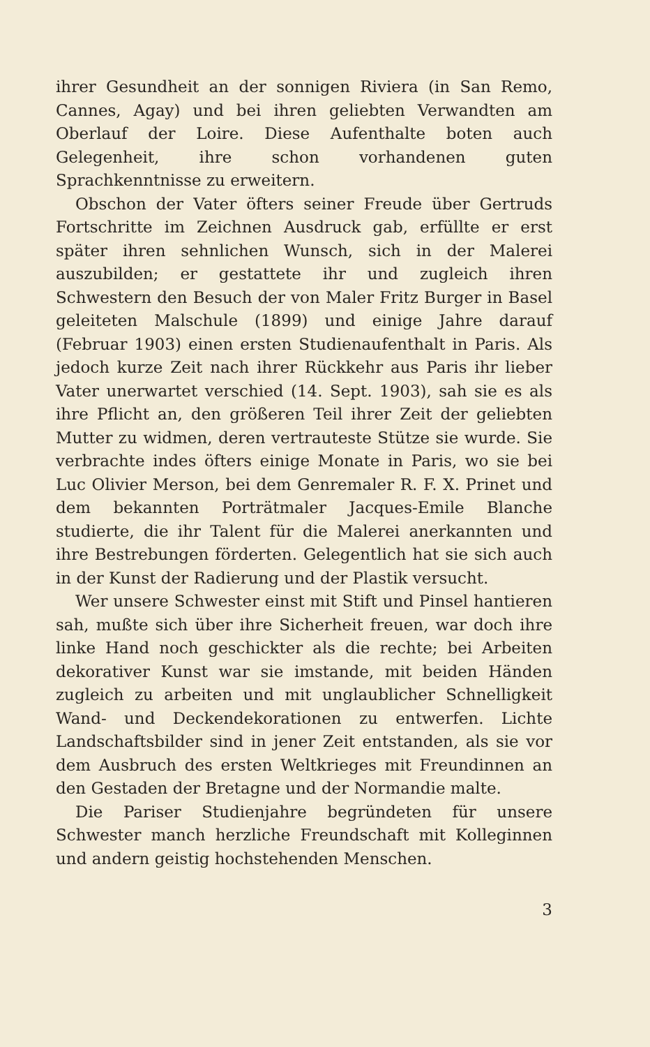ihrer Gesundheit an der sonnigen Riviera (in San Remo, Cannes, Agay) und bei ihren geliebten Verwandten am Oberlauf der Loire. Diese Aufenthalte boten auch Gelegenheit, ihre schon vorhandenen guten Sprachkenntnisse zu erweitern.
Obschon der Vater öfters seiner Freude über Gertruds Fortschritte im Zeichnen Ausdruck gab, erfüllte er erst später ihren sehnlichen Wunsch, sich in der Malerei auszubilden; er gestattete ihr und zugleich ihren Schwestern den Besuch der von Maler Fritz Burger in Basel geleiteten Malschule (1899) und einige Jahre darauf (Februar 1903) einen ersten Studienaufenthalt in Paris. Als jedoch kurze Zeit nach ihrer Rückkehr aus Paris ihr lieber Vater unerwartet verschied (14. Sept. 1903), sah sie es als ihre Pflicht an, den größeren Teil ihrer Zeit der geliebten Mutter zu widmen, deren vertrauteste Stütze sie wurde. Sie verbrachte indes öfters einige Monate in Paris, wo sie bei Luc Olivier Merson, bei dem Genremaler R. F. X. Prinet und dem bekannten Porträtmaler Jacques-Emile Blanche studierte, die ihr Talent für die Malerei anerkannten und ihre Bestrebungen förderten. Gelegentlich hat sie sich auch in der Kunst der Radierung und der Plastik versucht.
Wer unsere Schwester einst mit Stift und Pinsel hantieren sah, mußte sich über ihre Sicherheit freuen, war doch ihre linke Hand noch geschickter als die rechte; bei Arbeiten dekorativer Kunst war sie imstande, mit beiden Händen zugleich zu arbeiten und mit unglaublicher Schnelligkeit Wand- und Deckendekorationen zu entwerfen. Lichte Landschaftsbilder sind in jener Zeit entstanden, als sie vor dem Ausbruch des ersten Weltkrieges mit Freundinnen an den Gestaden der Bretagne und der Normandie malte.
Die Pariser Studienjahre begründeten für unsere Schwester manch herzliche Freundschaft mit Kolleginnen und andern geistig hochstehenden Menschen.
3